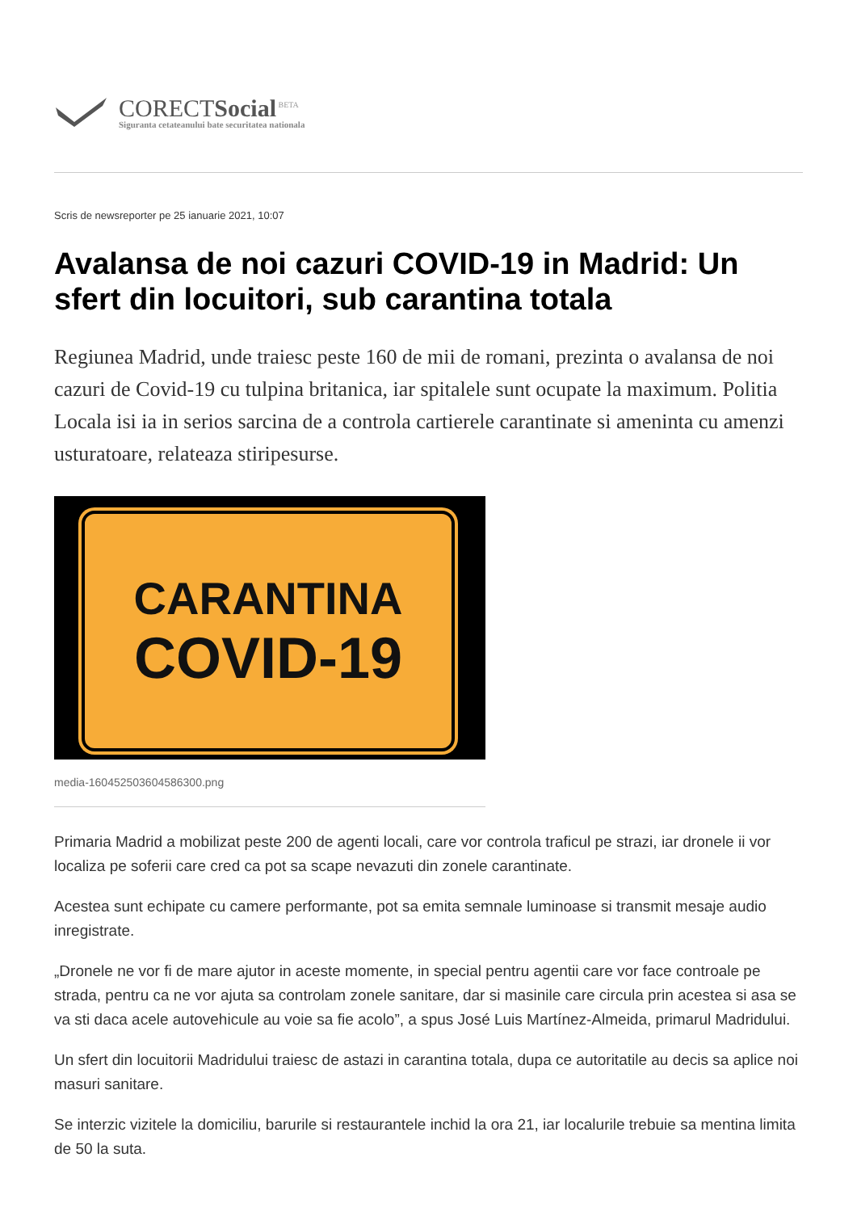CORECTSocial<sup>BETA</sup>
Siguranta cetateanului bate securitatea nationala
Scris de newsreporter pe 25 ianuarie 2021, 10:07
Avalansa de noi cazuri COVID-19 in Madrid: Un sfert din locuitori, sub carantina totala
Regiunea Madrid, unde traiesc peste 160 de mii de romani, prezinta o avalansa de noi cazuri de Covid-19 cu tulpina britanica, iar spitalele sunt ocupate la maximum. Politia Locala isi ia in serios sarcina de a controla cartierele carantinate si ameninta cu amenzi usturatoare, relateaza stiripesurse.
CARANTINA
COVID-19
media-1604525036045863​00.png
Primaria Madrid a mobilizat peste 200 de agenti locali, care vor controla traficul pe strazi, iar dronele ii vor localiza pe soferii care cred ca pot sa scape nevazuti din zonele carantinate.
Acestea sunt echipate cu camere performante, pot sa emita semnale luminoase si transmit mesaje audio inregistrate.
„Dronele ne vor fi de mare ajutor in aceste momente, in special pentru agentii care vor face controale pe strada, pentru ca ne vor ajuta sa controlam zonele sanitare, dar si masinile care circula prin acestea si asa se va sti daca acele autovehicule au voie sa fie acolo”, a spus José Luis Martínez-Almeida, primarul Madridului.
Un sfert din locuitorii Madridului traiesc de astazi in carantina totala, dupa ce autoritatile au decis sa aplice noi masuri sanitare.
Se interzic vizitele la domiciliu, barurile si restaurantele inchid la ora 21, iar localurile trebuie sa mentina limita de 50 la suta.